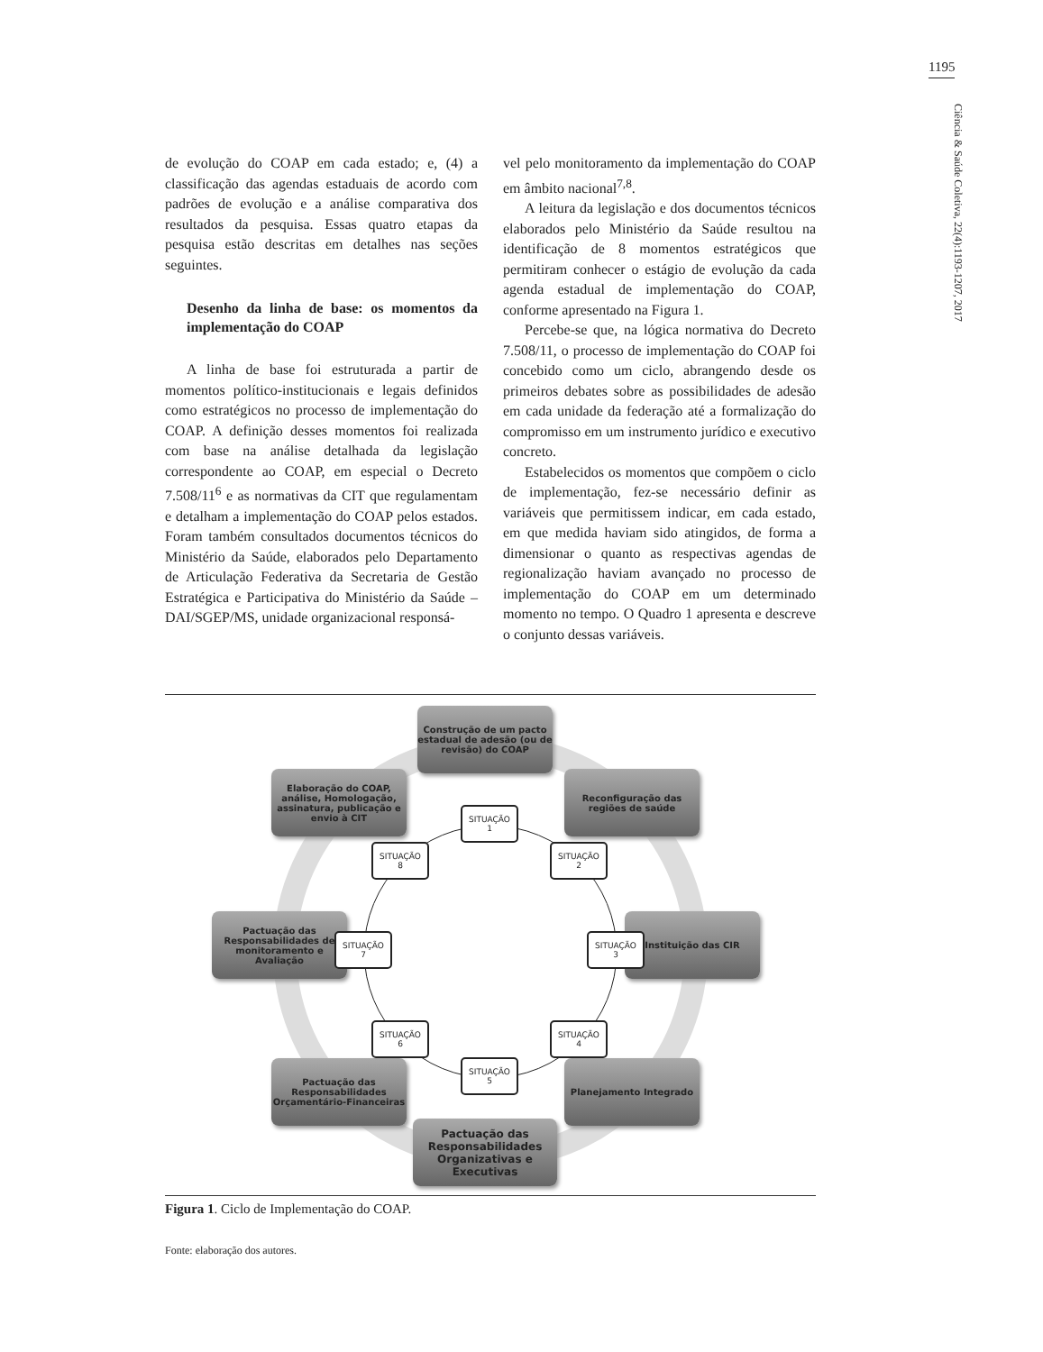1195
Ciência & Saúde Coletiva, 22(4):1193-1207, 2017
de evolução do COAP em cada estado; e, (4) a classificação das agendas estaduais de acordo com padrões de evolução e a análise comparativa dos resultados da pesquisa. Essas quatro etapas da pesquisa estão descritas em detalhes nas seções seguintes.
Desenho da linha de base: os momentos da implementação do COAP
A linha de base foi estruturada a partir de momentos político-institucionais e legais definidos como estratégicos no processo de implementação do COAP. A definição desses momentos foi realizada com base na análise detalhada da legislação correspondente ao COAP, em especial o Decreto 7.508/11<sup>6</sup> e as normativas da CIT que regulamentam e detalham a implementação do COAP pelos estados. Foram também consultados documentos técnicos do Ministério da Saúde, elaborados pelo Departamento de Articulação Federativa da Secretaria de Gestão Estratégica e Participativa do Ministério da Saúde – DAI/SGEP/MS, unidade organizacional responsá-
vel pelo monitoramento da implementação do COAP em âmbito nacional<sup>7,8</sup>.
A leitura da legislação e dos documentos técnicos elaborados pelo Ministério da Saúde resultou na identificação de 8 momentos estratégicos que permitiram conhecer o estágio de evolução da cada agenda estadual de implementação do COAP, conforme apresentado na Figura 1.
Percebe-se que, na lógica normativa do Decreto 7.508/11, o processo de implementação do COAP foi concebido como um ciclo, abrangendo desde os primeiros debates sobre as possibilidades de adesão em cada unidade da federação até a formalização do compromisso em um instrumento jurídico e executivo concreto.
Estabelecidos os momentos que compõem o ciclo de implementação, fez-se necessário definir as variáveis que permitissem indicar, em cada estado, em que medida haviam sido atingidos, de forma a dimensionar o quanto as respectivas agendas de regionalização haviam avançado no processo de implementação do COAP em um determinado momento no tempo. O Quadro 1 apresenta e descreve o conjunto dessas variáveis.
Construção de um pacto estadual de adesão (ou de revisão) do COAP
Reconfiguração das regiões de saúde
Instituição das CIR
Planejamento Integrado
Pactuação das Responsabilidades Organizativas e Executivas
Pactuação das Responsabilidades Orçamentário-Financeiras
Pactuação das Responsabilidades de monitoramento e Avaliação
Elaboração do COAP, análise, Homologação, assinatura, publicação e envio à CIT
SITUAÇÃO
1
SITUAÇÃO
2
SITUAÇÃO
3
SITUAÇÃO
4
SITUAÇÃO
5
SITUAÇÃO
6
SITUAÇÃO
7
SITUAÇÃO
8
Figura 1. Ciclo de Implementação do COAP.
Fonte: elaboração dos autores.